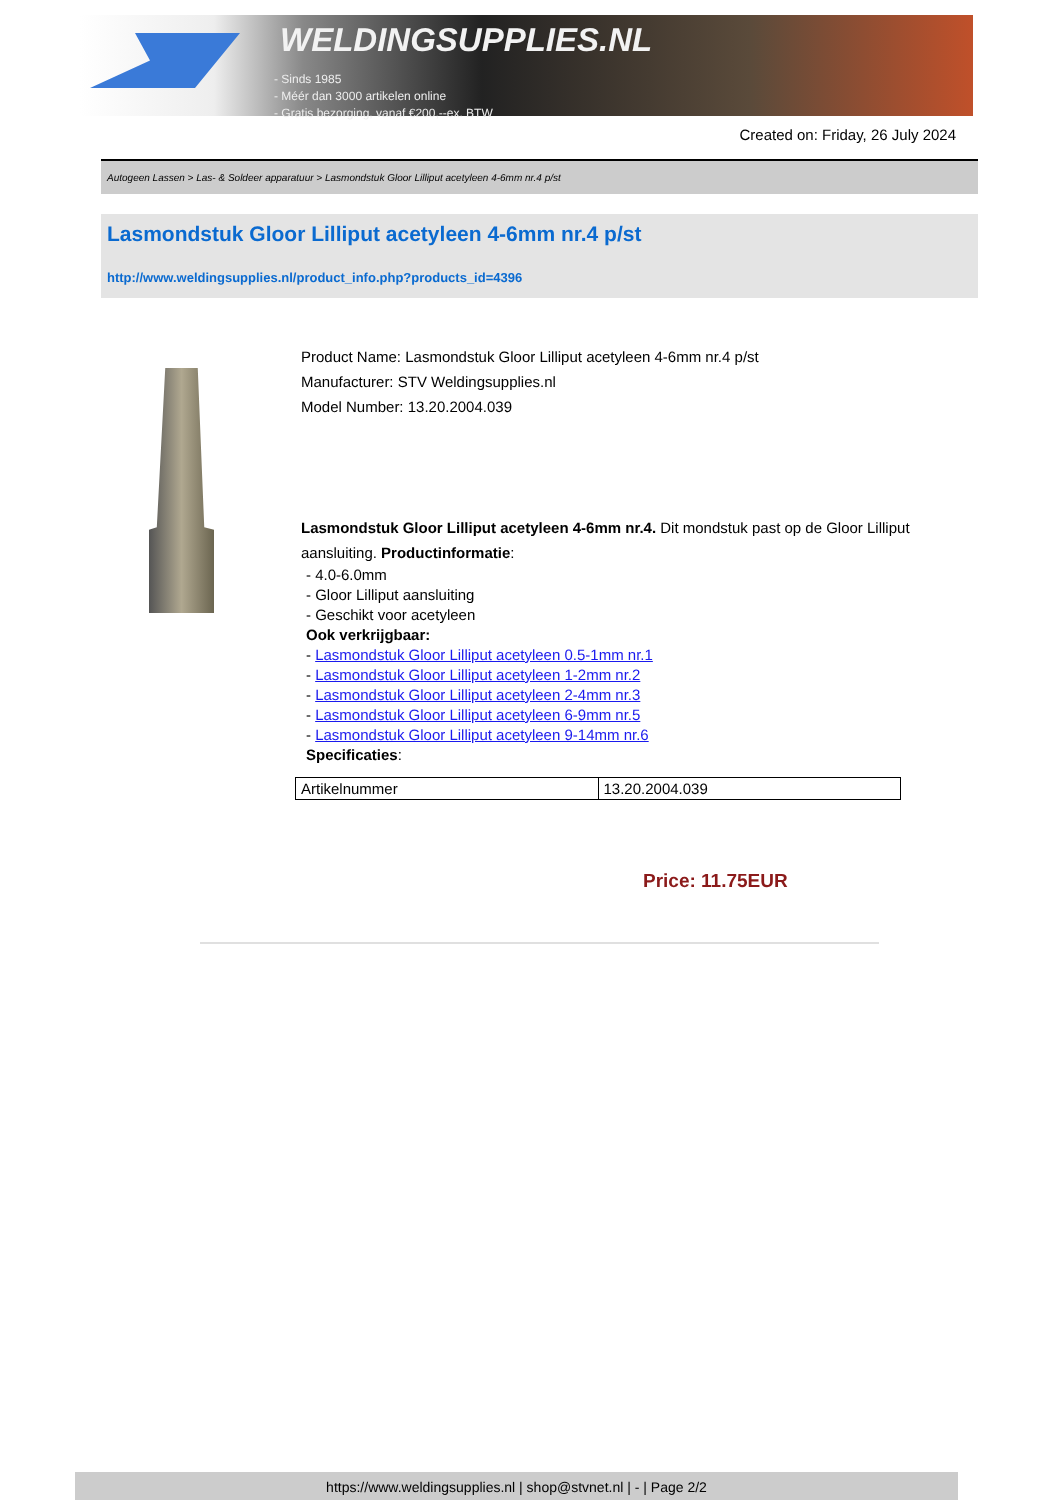WELDINGSUPPLIES.NL
- Sinds 1985
- Méér dan 3000 artikelen online
- Gratis bezorging, vanaf €200,--ex. BTW
Created on: Friday, 26 July 2024
Autogeen Lassen > Las- & Soldeer apparatuur > Lasmondstuk Gloor Lilliput acetyleen 4-6mm nr.4 p/st
Lasmondstuk Gloor Lilliput acetyleen 4-6mm nr.4 p/st
http://www.weldingsupplies.nl/product_info.php?products_id=4396
Product Name: Lasmondstuk Gloor Lilliput acetyleen 4-6mm nr.4 p/st
Manufacturer: STV Weldingsupplies.nl
Model Number: 13.20.2004.039
Lasmondstuk Gloor Lilliput acetyleen 4-6mm nr.4. Dit mondstuk past op de Gloor Lilliput aansluiting. Productinformatie:
- 4.0-6.0mm
- Gloor Lilliput aansluiting
- Geschikt voor acetyleen
Ook verkrijgbaar:
- Lasmondstuk Gloor Lilliput acetyleen 0.5-1mm nr.1
- Lasmondstuk Gloor Lilliput acetyleen 1-2mm nr.2
- Lasmondstuk Gloor Lilliput acetyleen 2-4mm nr.3
- Lasmondstuk Gloor Lilliput acetyleen 6-9mm nr.5
- Lasmondstuk Gloor Lilliput acetyleen 9-14mm nr.6
Specificaties:
| Artikelnummer | 13.20.2004.039 |
Price: 11.75EUR
https://www.weldingsupplies.nl | shop@stvnet.nl | - | Page 2/2